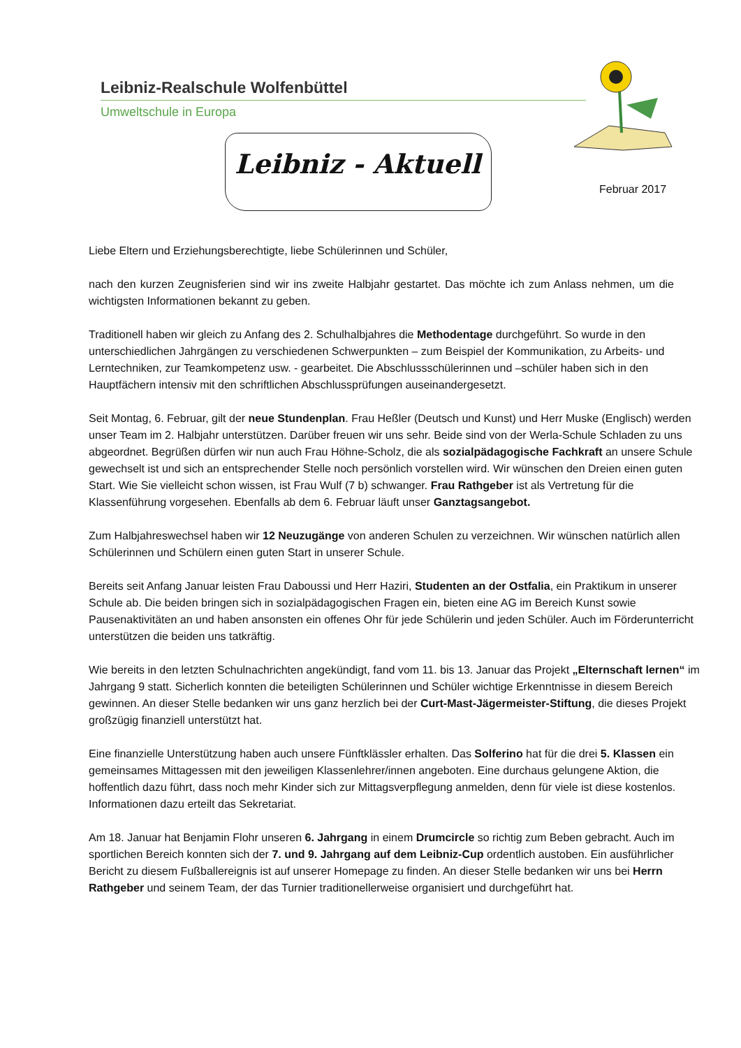Leibniz-Realschule Wolfenbüttel
Umweltschule in Europa
Leibniz - Aktuell
Februar 2017
Liebe Eltern und Erziehungsberechtigte, liebe Schülerinnen und Schüler,
nach den kurzen Zeugnisferien sind wir ins zweite Halbjahr gestartet. Das möchte ich zum Anlass nehmen, um die wichtigsten Informationen bekannt zu geben.
Traditionell haben wir gleich zu Anfang des 2. Schulhalbjahres die Methodentage durchgeführt. So wurde in den unterschiedlichen Jahrgängen zu verschiedenen Schwerpunkten – zum Beispiel der Kommunikation, zu Arbeits- und Lerntechniken, zur Teamkompetenz usw. - gearbeitet. Die Abschlussschülerinnen und –schüler haben sich in den Hauptfächern intensiv mit den schriftlichen Abschlussprüfungen auseinandergesetzt.
Seit Montag, 6. Februar, gilt der neue Stundenplan. Frau Heßler (Deutsch und Kunst) und Herr Muske (Englisch) werden unser Team im 2. Halbjahr unterstützen. Darüber freuen wir uns sehr. Beide sind von der Werla-Schule Schladen zu uns abgeordnet. Begrüßen dürfen wir nun auch Frau Höhne-Scholz, die als sozialpädagogische Fachkraft an unsere Schule gewechselt ist und sich an entsprechender Stelle noch persönlich vorstellen wird. Wir wünschen den Dreien einen guten Start. Wie Sie vielleicht schon wissen, ist Frau Wulf (7 b) schwanger. Frau Rathgeber ist als Vertretung für die Klassenführung vorgesehen. Ebenfalls ab dem 6. Februar läuft unser Ganztagsangebot.
Zum Halbjahreswechsel haben wir 12 Neuzugänge von anderen Schulen zu verzeichnen. Wir wünschen natürlich allen Schülerinnen und Schülern einen guten Start in unserer Schule.
Bereits seit Anfang Januar leisten Frau Daboussi und Herr Haziri, Studenten an der Ostfalia, ein Praktikum in unserer Schule ab. Die beiden bringen sich in sozialpädagogischen Fragen ein, bieten eine AG im Bereich Kunst sowie Pausenaktivitäten an und haben ansonsten ein offenes Ohr für jede Schülerin und jeden Schüler. Auch im Förderunterricht unterstützen die beiden uns tatkräftig.
Wie bereits in den letzten Schulnachrichten angekündigt, fand vom 11. bis 13. Januar das Projekt „Elternschaft lernen“ im Jahrgang 9 statt. Sicherlich konnten die beteiligten Schülerinnen und Schüler wichtige Erkenntnisse in diesem Bereich gewinnen. An dieser Stelle bedanken wir uns ganz herzlich bei der Curt-Mast-Jägermeister-Stiftung, die dieses Projekt großzügig finanziell unterstützt hat.
Eine finanzielle Unterstützung haben auch unsere Fünftklässler erhalten. Das Solferino hat für die drei 5. Klassen ein gemeinsames Mittagessen mit den jeweiligen Klassenlehrer/innen angeboten. Eine durchaus gelungene Aktion, die hoffentlich dazu führt, dass noch mehr Kinder sich zur Mittagsverpflegung anmelden, denn für viele ist diese kostenlos. Informationen dazu erteilt das Sekretariat.
Am 18. Januar hat Benjamin Flohr unseren 6. Jahrgang in einem Drumcircle so richtig zum Beben gebracht. Auch im sportlichen Bereich konnten sich der 7. und 9. Jahrgang auf dem Leibniz-Cup ordentlich austoben. Ein ausführlicher Bericht zu diesem Fußballereignis ist auf unserer Homepage zu finden. An dieser Stelle bedanken wir uns bei Herrn Rathgeber und seinem Team, der das Turnier traditionellerweise organisiert und durchgeführt hat.